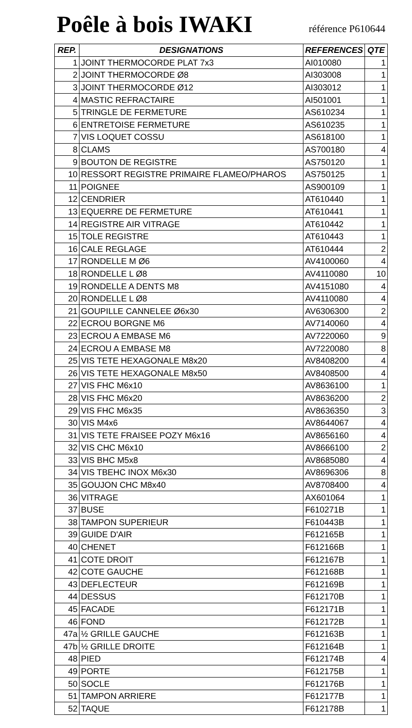Poêle à bois IWAKI
référence P610644
| REP. | DESIGNATIONS | REFERENCES | QTE |
| --- | --- | --- | --- |
| 1 | JOINT THERMOCORDE PLAT 7x3 | AI010080 | 1 |
| 2 | JOINT THERMOCORDE Ø8 | AI303008 | 1 |
| 3 | JOINT THERMOCORDE Ø12 | AI303012 | 1 |
| 4 | MASTIC REFRACTAIRE | AI501001 | 1 |
| 5 | TRINGLE DE FERMETURE | AS610234 | 1 |
| 6 | ENTRETOISE FERMETURE | AS610235 | 1 |
| 7 | VIS LOQUET COSSU | AS618100 | 1 |
| 8 | CLAMS | AS700180 | 4 |
| 9 | BOUTON DE REGISTRE | AS750120 | 1 |
| 10 | RESSORT REGISTRE PRIMAIRE FLAMEO/PHAROS | AS750125 | 1 |
| 11 | POIGNEE | AS900109 | 1 |
| 12 | CENDRIER | AT610440 | 1 |
| 13 | EQUERRE DE FERMETURE | AT610441 | 1 |
| 14 | REGISTRE AIR VITRAGE | AT610442 | 1 |
| 15 | TOLE REGISTRE | AT610443 | 1 |
| 16 | CALE REGLAGE | AT610444 | 2 |
| 17 | RONDELLE M Ø6 | AV4100060 | 4 |
| 18 | RONDELLE L Ø8 | AV4110080 | 10 |
| 19 | RONDELLE A DENTS M8 | AV4151080 | 4 |
| 20 | RONDELLE L Ø8 | AV4110080 | 4 |
| 21 | GOUPILLE CANNELEE Ø6x30 | AV6306300 | 2 |
| 22 | ECROU BORGNE M6 | AV7140060 | 4 |
| 23 | ECROU A EMBASE M6 | AV7220060 | 9 |
| 24 | ECROU A EMBASE M8 | AV7220080 | 8 |
| 25 | VIS TETE HEXAGONALE M8x20 | AV8408200 | 4 |
| 26 | VIS TETE HEXAGONALE M8x50 | AV8408500 | 4 |
| 27 | VIS FHC M6x10 | AV8636100 | 1 |
| 28 | VIS FHC M6x20 | AV8636200 | 2 |
| 29 | VIS FHC M6x35 | AV8636350 | 3 |
| 30 | VIS M4x6 | AV8644067 | 4 |
| 31 | VIS TETE FRAISEE POZY M6x16 | AV8656160 | 4 |
| 32 | VIS CHC M6x10 | AV8666100 | 2 |
| 33 | VIS BHC M5x8 | AV8685080 | 4 |
| 34 | VIS TBEHC INOX M6x30 | AV8696306 | 8 |
| 35 | GOUJON CHC M8x40 | AV8708400 | 4 |
| 36 | VITRAGE | AX601064 | 1 |
| 37 | BUSE | F610271B | 1 |
| 38 | TAMPON SUPERIEUR | F610443B | 1 |
| 39 | GUIDE D'AIR | F612165B | 1 |
| 40 | CHENET | F612166B | 1 |
| 41 | COTE DROIT | F612167B | 1 |
| 42 | COTE GAUCHE | F612168B | 1 |
| 43 | DEFLECTEUR | F612169B | 1 |
| 44 | DESSUS | F612170B | 1 |
| 45 | FACADE | F612171B | 1 |
| 46 | FOND | F612172B | 1 |
| 47a | ½ GRILLE GAUCHE | F612163B | 1 |
| 47b | ½ GRILLE DROITE | F612164B | 1 |
| 48 | PIED | F612174B | 4 |
| 49 | PORTE | F612175B | 1 |
| 50 | SOCLE | F612176B | 1 |
| 51 | TAMPON ARRIERE | F612177B | 1 |
| 52 | TAQUE | F612178B | 1 |